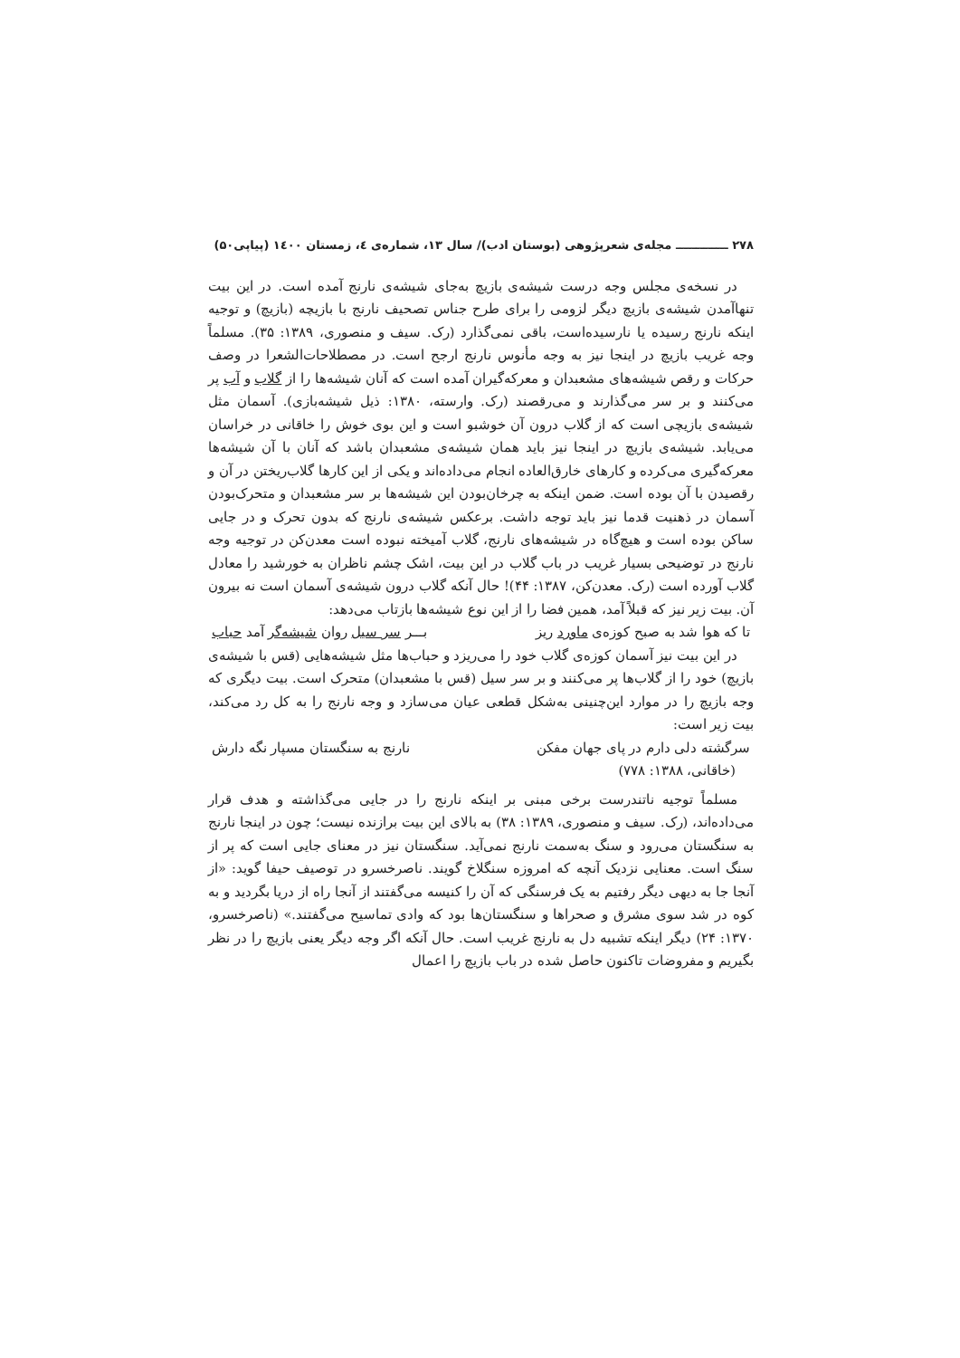۲۷۸ ـــــــــــــ مجله‌ی شعرپژوهی (بوستان ادب)/ سال ۱۳، شماره‌ی ٤، زمستان ۱٤۰۰ (پیاپی۵۰)
در نسخه‌ی مجلس وجه درست شیشه‌ی بازیچ به‌جای شیشه‌ی نارنج آمده است. در این بیت تنهاآمدن شیشه‌ی بازیچ دیگر لزومی را برای طرح جناس تصحیف نارنج با بازیچه (بازیچ) و توجیه اینکه نارنج رسیده یا نارسیده‌است، باقی نمی‌گذارد (رک. سیف و منصوری، ۱۳۸۹: ۳۵). مسلماً وجه غریب بازیچ در اینجا نیز به وجه مأنوس نارنج ارجح است. در مصطلاحات‌الشعرا در وصف حرکات و رقص شیشه‌های مشعبدان و معرکه‌گیران آمده است که آنان شیشه‌ها را از گلاب و آب پر می‌کنند و بر سر می‌گذارند و می‌رقصند (رک. وارسته، ۱۳۸۰: ذیل شیشه‌بازی). آسمان مثل شیشه‌ی بازیچی است که از گلاب درون آن خوشبو است و این بوی خوش را خاقانی در خراسان می‌یابد. شیشه‌ی بازیچ در اینجا نیز باید همان شیشه‌ی مشعبدان باشد که آنان با آن شیشه‌ها معرکه‌گیری می‌کرده و کارهای خارق‌العاده انجام می‌داده‌اند و یکی از این کارها گلاب‌ریختن در آن و رقصیدن با آن بوده است. ضمن اینکه به چرخان‌بودن این شیشه‌ها بر سر مشعبدان و متحرک‌بودن آسمان در ذهنیت قدما نیز باید توجه داشت. برعکس شیشه‌ی نارنج که بدون تحرک و در جایی ساکن بوده است و هیچ‌گاه در شیشه‌های نارنج، گلاب آمیخته نبوده است معدن‌کن در توجیه وجه نارنج در توضیحی بسیار غریب در باب گلاب در این بیت، اشک چشم ناظران به خورشید را معادل گلاب آورده است (رک. معدن‌کن، ۱۳۸۷: ۴۴)! حال آنکه گلاب درون شیشه‌ی آسمان است نه بیرون آن. بیت زیر نیز که قبلاً آمد، همین فضا را از این نوع شیشه‌ها بازتاب می‌دهد:
تا که هوا شد به صبح کوزه‌ی ماورد ریز بـــر سر سیل روان شیشه‌گر آمد حباب
در این بیت نیز آسمان کوزه‌ی گلاب خود را می‌ریزد و حباب‌ها مثل شیشه‌هایی (قس با شیشه‌ی بازیچ) خود را از گلاب‌ها پر می‌کنند و بر سر سیل (قس با مشعبدان) متحرک است. بیت دیگری که وجه بازیچ را در موارد این‌چنینی به‌شکل قطعی عیان می‌سازد و وجه نارنج را به کل رد می‌کند، بیت زیر است:
سرگشته دلی دارم در پای جهان مفکن نارنج به سنگستان مسپار نگه دارش
(خاقانی، ۱۳۸۸: ۷۷۸)
مسلماً توجیه ناتندرست برخی مبنی بر اینکه نارنج را در جایی می‌گذاشته و هدف قرار می‌داده‌اند، (رک. سیف و منصوری، ۱۳۸۹: ۳۸) به بالای این بیت برازنده نیست؛ چون در اینجا نارنج به سنگستان می‌رود و سنگ به‌سمت نارنج نمی‌آید. سنگستان نیز در معنای جایی است که پر از سنگ است. معنایی نزدیک آنچه که امروزه سنگلاخ گویند. ناصرخسرو در توصیف حیفا گوید: «از آنجا جا به دیهی دیگر رفتیم به یک فرسنگی که آن را کنیسه می‌گفتند از آنجا راه از دریا بگردید و به کوه در شد سوی مشرق و صحراها و سنگستان‌ها بود که وادی تماسیح می‌گفتند.» (ناصرخسرو، ۱۳۷۰: ۲۴) دیگر اینکه تشبیه دل به نارنج غریب است. حال آنکه اگر وجه دیگر یعنی بازیچ را در نظر بگیریم و مفروضات تاکنون حاصل شده در باب بازیچ را اعمال